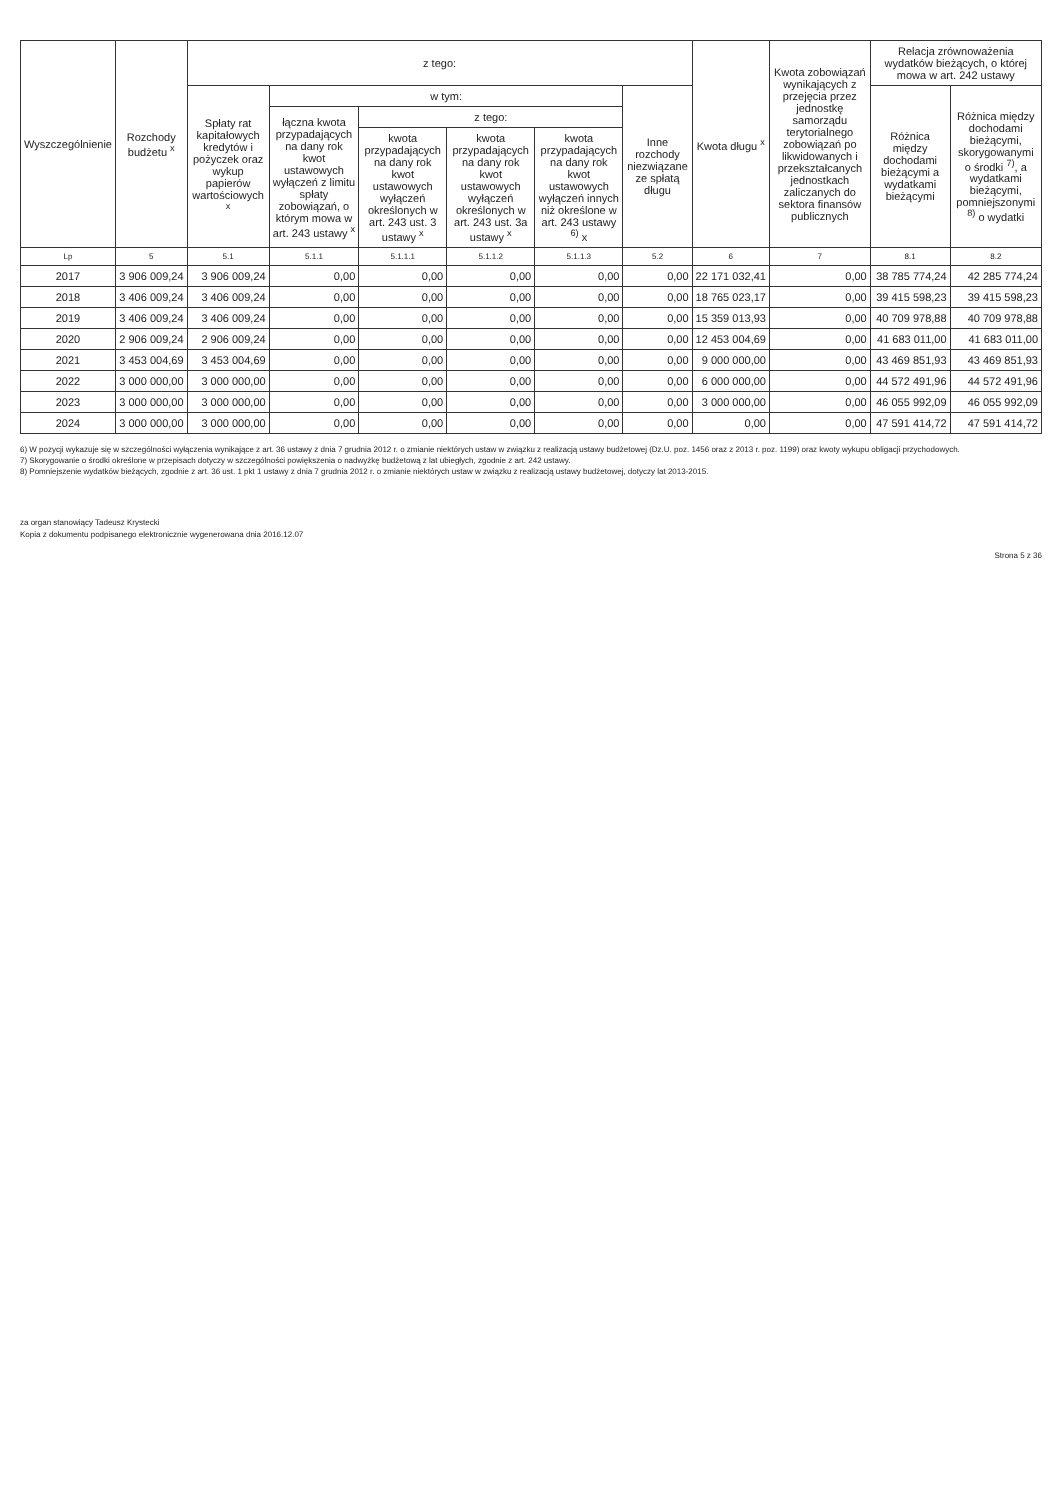| Wyszczególnienie | Rozchody budżetu <sup>x</sup> | z tego: | | | | | | Kwota długu <sup>x</sup> | Kwota zobowiązań wynikających z przejęcia przez jednostkę samorządu terytorialnego zobowiązań po likwidowanych i przekształcanych jednostkach zaliczanych do sektora finansów publicznych | Relacja zrównoważenia wydatków bieżących, o której mowa w art. 242 ustawy | |
| --- | --- | --- | --- | --- | --- | --- | --- | --- | --- | --- | --- |
| | | Spłaty rat kapitałowych kredytów i pożyczek oraz wykup papierów wartościowych <sup>x</sup> | w tym: | | | | Inne rozchody niezwiązane ze spłatą długu | | | Różnica między dochodami bieżącymi a wydatkami bieżącymi | Różnica między dochodami bieżącymi, skorygowanymi o środki <sup>7)</sup>, a wydatkami bieżącymi, pomniejszonymi <sup>8)</sup> o wydatki |
| | | | łączna kwota przypadających na dany rok kwot ustawowych wyłączeń z limitu spłaty zobowiązań, o którym mowa w art. 243 ustawy <sup>x</sup> | z tego: | | | | | | | |
| | | | | kwota przypadających na dany rok kwot ustawowych wyłączeń określonych w art. 243 ust. 3 ustawy <sup>x</sup> | kwota przypadających na dany rok kwot ustawowych wyłączeń określonych w art. 243 ust. 3a ustawy <sup>x</sup> | kwota przypadających na dany rok kwot ustawowych wyłączeń innych niż określone w art. 243 ustawy <sup>6)</sup> x | | | | | |
| Lp | 5 | 5.1 | 5.1.1 | 5.1.1.1 | 5.1.1.2 | 5.1.1.3 | 5.2 | 6 | 7 | 8.1 | 8.2 |
| 2017 | 3 906 009,24 | 3 906 009,24 | 0,00 | 0,00 | 0,00 | 0,00 | 0,00 | 22 171 032,41 | 0,00 | 38 785 774,24 | 42 285 774,24 |
| 2018 | 3 406 009,24 | 3 406 009,24 | 0,00 | 0,00 | 0,00 | 0,00 | 0,00 | 18 765 023,17 | 0,00 | 39 415 598,23 | 39 415 598,23 |
| 2019 | 3 406 009,24 | 3 406 009,24 | 0,00 | 0,00 | 0,00 | 0,00 | 0,00 | 15 359 013,93 | 0,00 | 40 709 978,88 | 40 709 978,88 |
| 2020 | 2 906 009,24 | 2 906 009,24 | 0,00 | 0,00 | 0,00 | 0,00 | 0,00 | 12 453 004,69 | 0,00 | 41 683 011,00 | 41 683 011,00 |
| 2021 | 3 453 004,69 | 3 453 004,69 | 0,00 | 0,00 | 0,00 | 0,00 | 0,00 | 9 000 000,00 | 0,00 | 43 469 851,93 | 43 469 851,93 |
| 2022 | 3 000 000,00 | 3 000 000,00 | 0,00 | 0,00 | 0,00 | 0,00 | 0,00 | 6 000 000,00 | 0,00 | 44 572 491,96 | 44 572 491,96 |
| 2023 | 3 000 000,00 | 3 000 000,00 | 0,00 | 0,00 | 0,00 | 0,00 | 0,00 | 3 000 000,00 | 0,00 | 46 055 992,09 | 46 055 992,09 |
| 2024 | 3 000 000,00 | 3 000 000,00 | 0,00 | 0,00 | 0,00 | 0,00 | 0,00 | 0,00 | 0,00 | 47 591 414,72 | 47 591 414,72 |
6) W pozycji wykazuje się w szczególności wyłączenia wynikające z art. 36 ustawy z dnia 7 grudnia 2012 r. o zmianie niektórych ustaw w związku z realizacją ustawy budżetowej (Dz.U. poz. 1456 oraz z 2013 r. poz. 1199) oraz kwoty wykupu obligacji przychodowych.
7) Skorygowanie o środki określone w przepisach dotyczy w szczególności powiększenia o nadwyżkę budżetową z lat ubiegłych, zgodnie z art. 242 ustawy.
8) Pomniejszenie wydatków bieżących, zgodnie z art. 36 ust. 1 pkt 1 ustawy z dnia 7 grudnia 2012 r. o zmianie niektórych ustaw w związku z realizacją ustawy budżetowej, dotyczy lat 2013-2015.
za organ stanowiący Tadeusz Krystecki
Kopia z dokumentu podpisanego elektronicznie wygenerowana dnia 2016.12.07
Strona 5 z 36